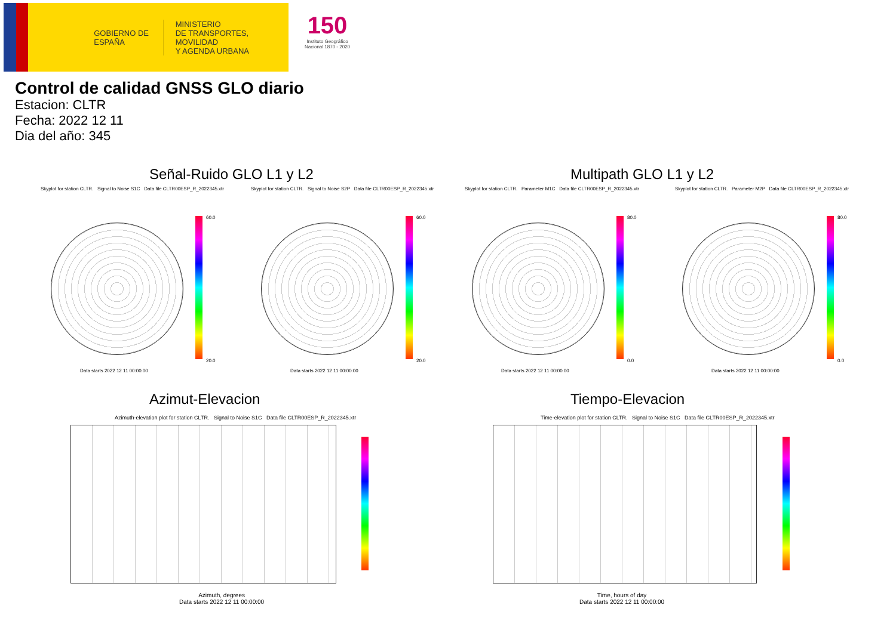GOBIERNO DE ESPAÑA
MINISTERIO
DE TRANSPORTES, MOVILIDAD
Y AGENDA URBANA
150
Instituto Geográfico Nacional 1870 - 2020
Control de calidad GNSS GLO diario
Estacion: CLTR
Fecha: 2022 12 11
Dia del año: 345
Señal-Ruido GLO L1 y L2 Multipath GLO L1 y L2
Skyplot for station CLTR. Signal to Noise S1C Data file CLTR00ESP_R_2022345.xtr Skyplot for station CLTR. Signal to Noise S2P Data file CLTR00ESP_R_2022345.xtr Skyplot for station CLTR. Parameter M1C Data file CLTR00ESP_R_2022345.xtr Skyplot for station CLTR. Parameter M2P Data file CLTR00ESP_R_2022345.xtr
60.0
20.0
60.0
20.0
80.0
0.0
80.0
0.0
Data starts 2022 12 11 00:00:00 Data starts 2022 12 11 00:00:00 Data starts 2022 12 11 00:00:00 Data starts 2022 12 11 00:00:00
Azimut-Elevacion Tiempo-Elevacion
Azimuth-elevation plot for station CLTR. Signal to Noise S1C Data file CLTR00ESP_R_2022345.xtr Time-elevation plot for station CLTR. Signal to Noise S1C Data file CLTR00ESP_R_2022345.xtr
Azimuth, degrees
Data starts 2022 12 11 00:00:00
Time, hours of day
Data starts 2022 12 11 00:00:00